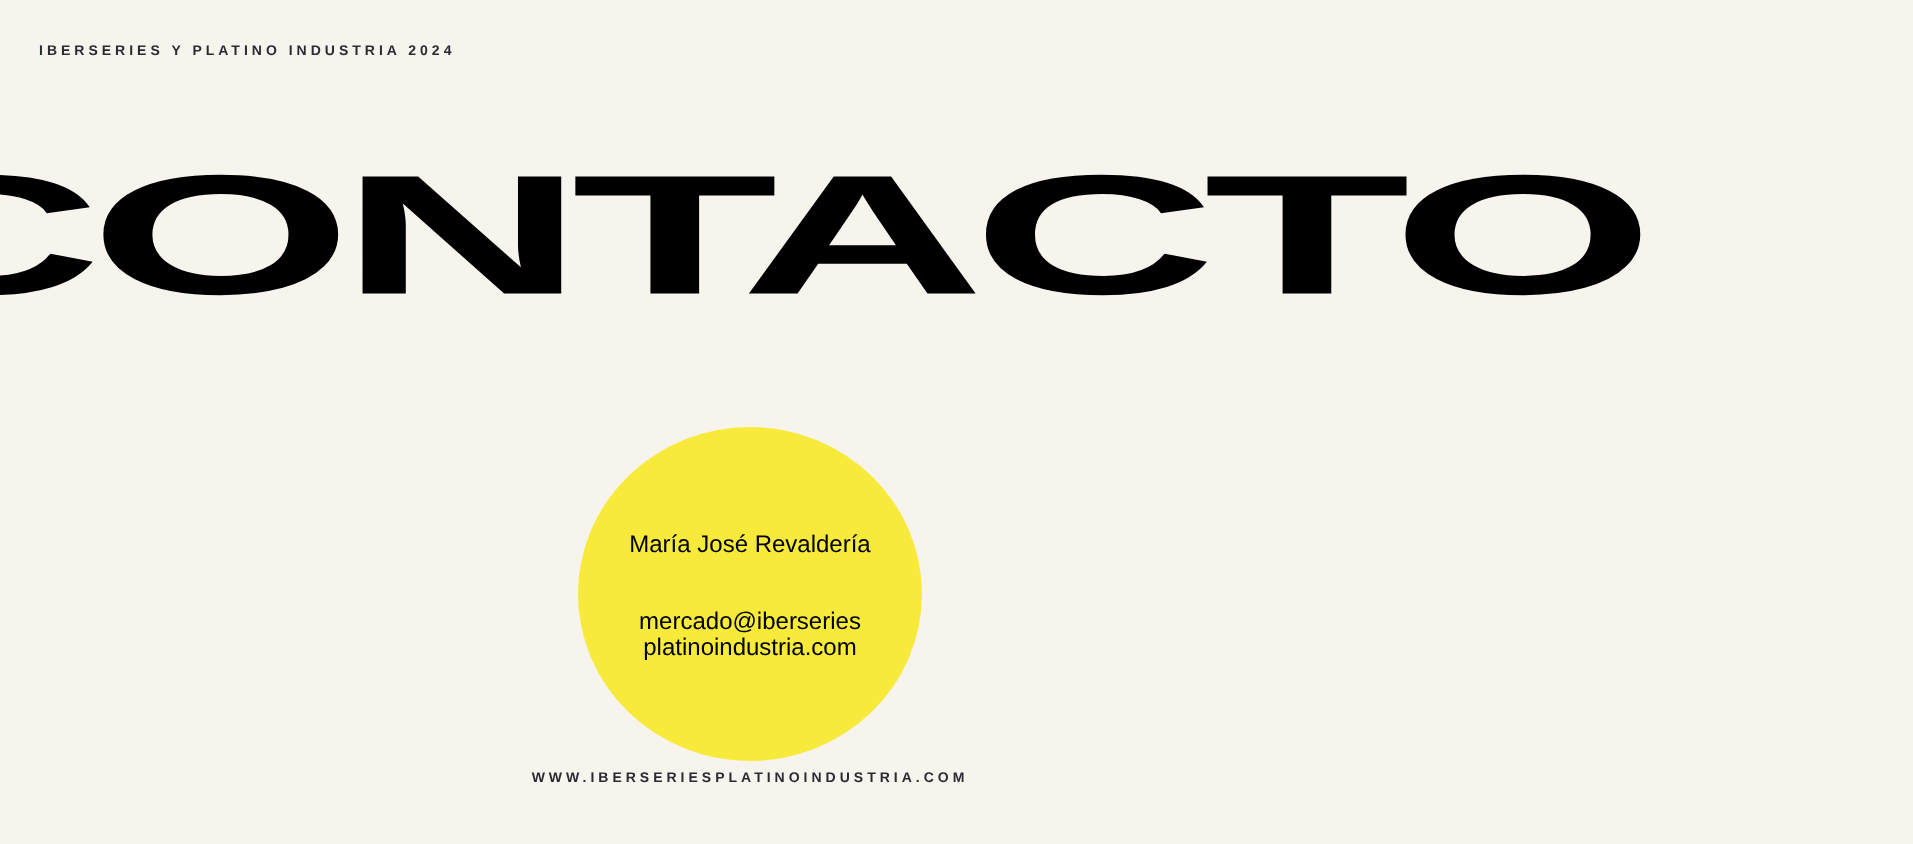IBERSERIES Y PLATINO INDUSTRIA 2024
CONTACTO
María José Revaldería
mercado@iberseries
platinoindustria.com
WWW.IBERSERIESPLATINOINDUSTRIA.COM